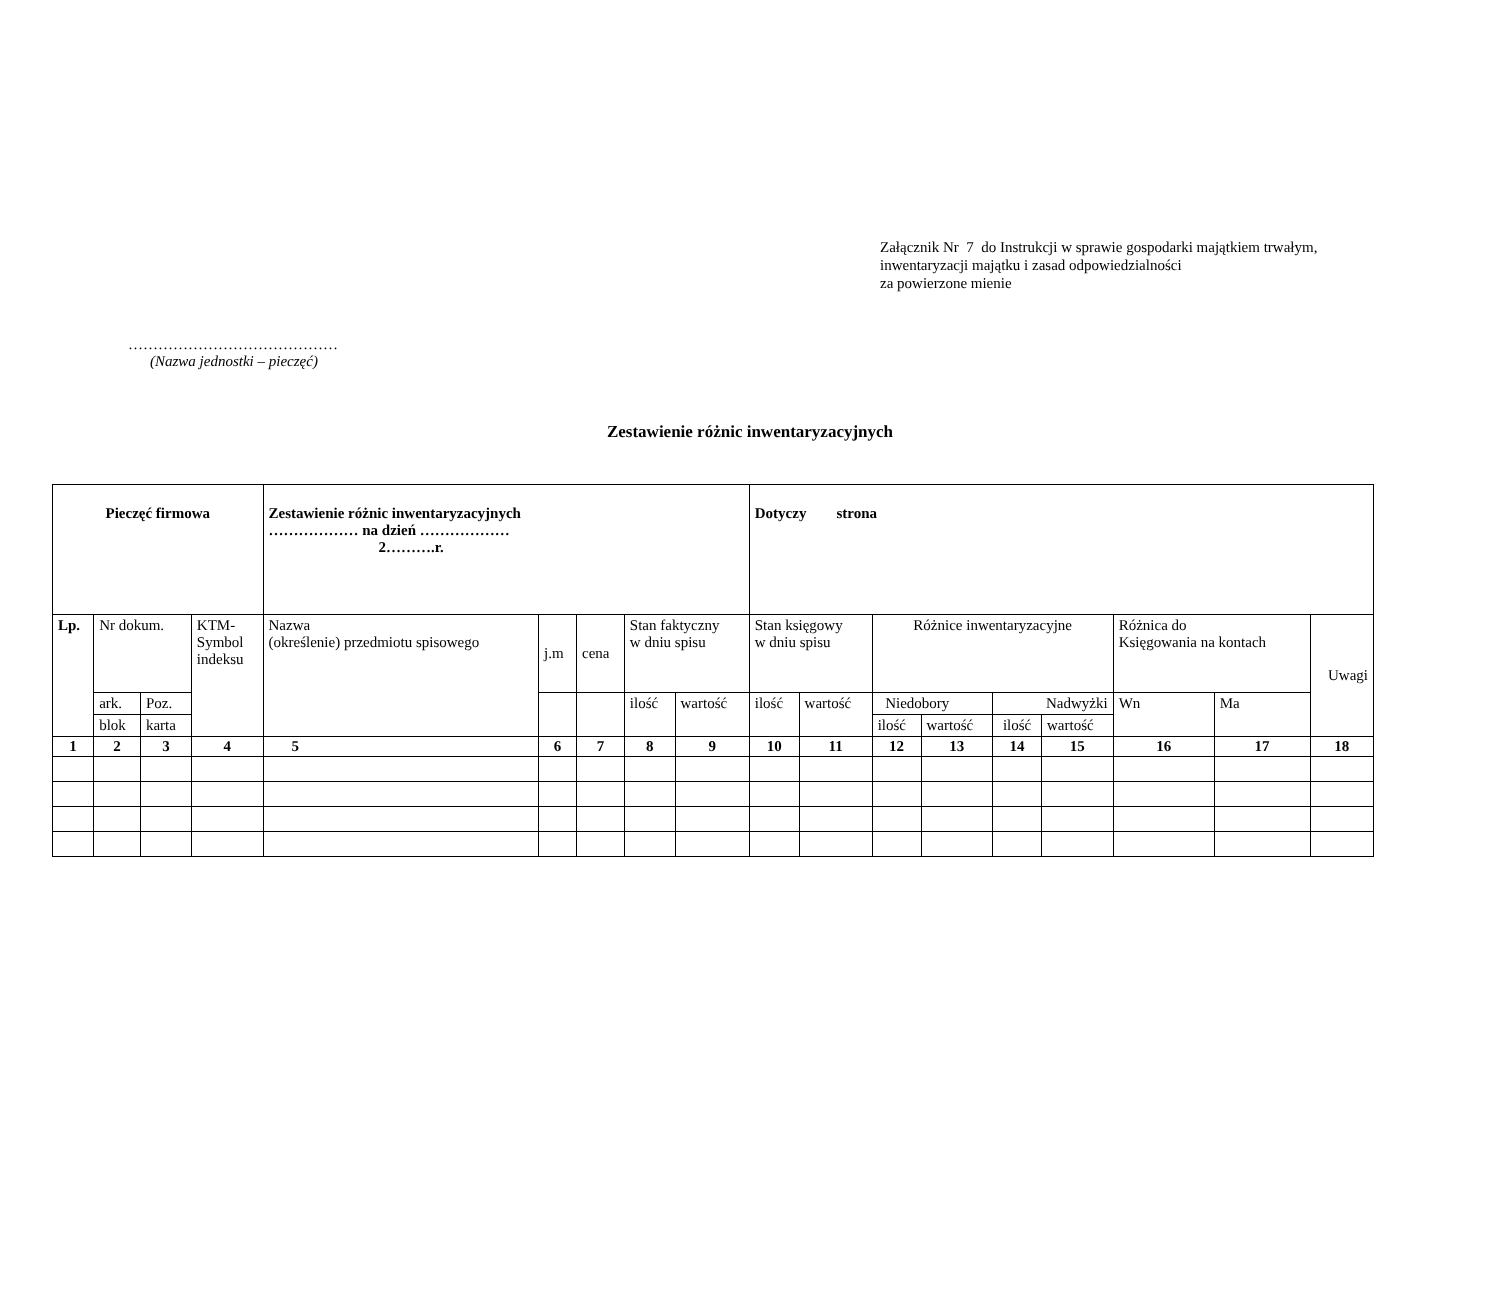Załącznik Nr 7 do Instrukcji w sprawie gospodarki majątkiem trwałym,
inwentaryzacji majątku i zasad odpowiedzialności
za powierzone mienie
……………………………………
(Nazwa jednostki – pieczęć)
Zestawienie różnic inwentaryzacyjnych
| Pieczęć firmowa | | | | Zestawienie różnic inwentaryzacyjnych ……………… na dzień ……………… 2……….r. | | | | | Dotyczy strona | | | | | | | | |
| Lp. | Nr dokum. | | KTM- Symbol indeksu | Nazwa (określenie) przedmiotu spisowego | j.m | cena | Stan faktyczny w dniu spisu | | Stan księgowy w dniu spisu | | Różnice inwentaryzacyjne | | | | Różnica do Księgowania na kontach | | Uwagi |
| | ark. | Poz. | | | | | ilość | wartość | ilość | wartość | Niedobory | | Nadwyżki | | Wn | Ma | |
| | blok | karta | | | | | | | | | ilość | wartość | ilość | wartość | | | |
| 1 | 2 | 3 | 4 | 5 | 6 | 7 | 8 | 9 | 10 | 11 | 12 | 13 | 14 | 15 | 16 | 17 | 18 |